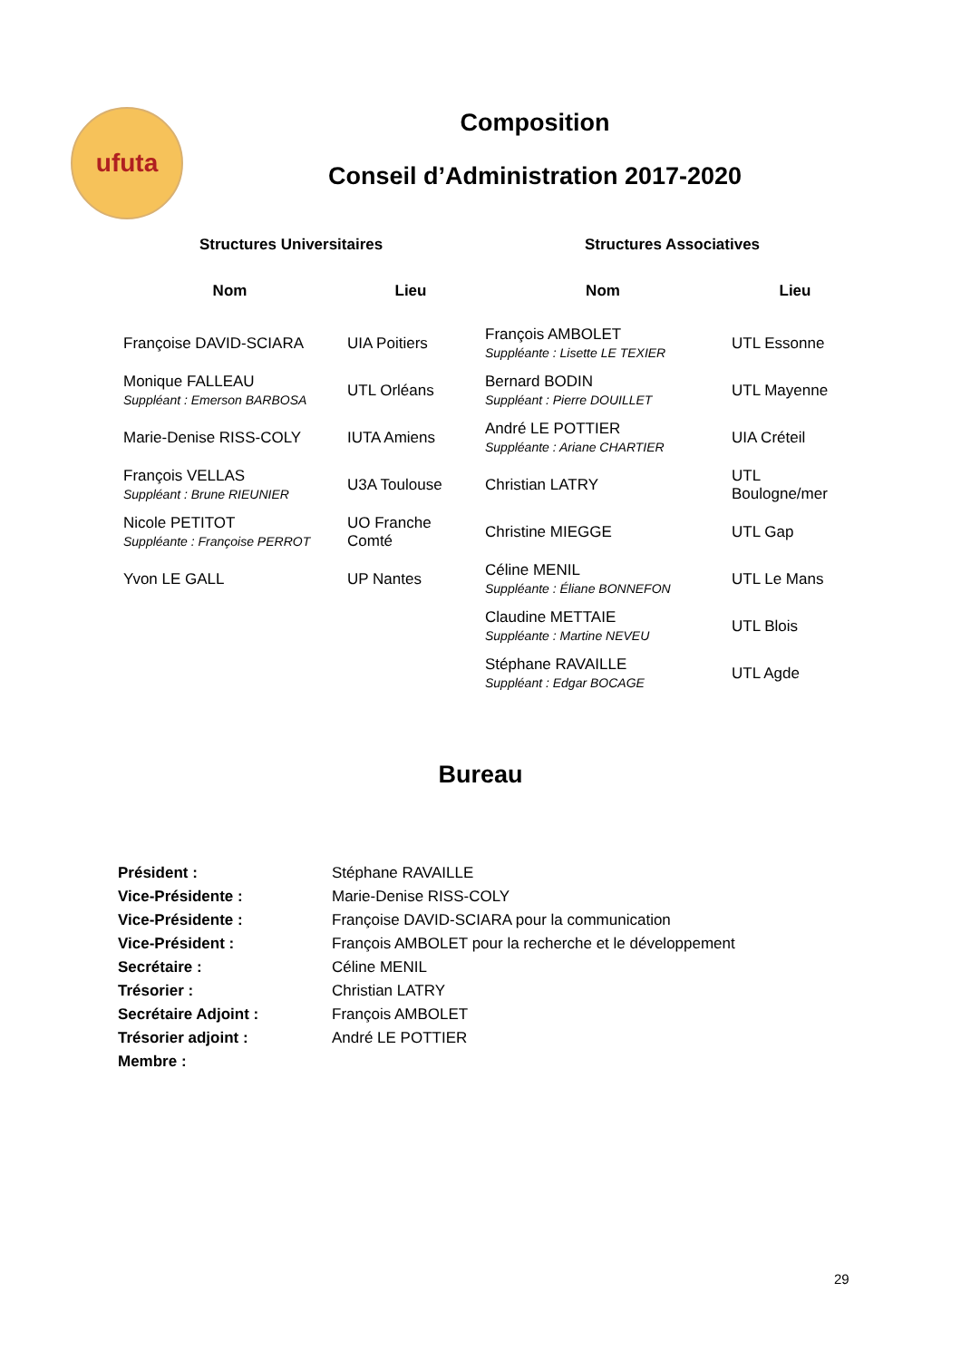ufuta
Composition
Conseil d’Administration 2017-2020
Structures Universitaires Structures Associatives
| Nom | Lieu | Nom | Lieu |
| --- | --- | --- | --- |
| Françoise DAVID-SCIARA | UIA Poitiers | François AMBOLET Suppléante : Lisette LE TEXIER | UTL Essonne |
| Monique FALLEAU Suppléant : Emerson BARBOSA | UTL Orléans | Bernard BODIN Suppléant : Pierre DOUILLET | UTL Mayenne |
| Marie-Denise RISS-COLY | IUTA Amiens | André LE POTTIER Suppléante : Ariane CHARTIER | UIA Créteil |
| François VELLAS Suppléant : Brune RIEUNIER | U3A Toulouse | Christian LATRY | UTL Boulogne/mer |
| Nicole PETITOT Suppléante : Françoise PERROT | UO Franche Comté | Christine MIEGGE | UTL Gap |
| Yvon LE GALL | UP Nantes | Céline MENIL Suppléante : Éliane BONNEFON | UTL Le Mans |
| | | Claudine METTAIE Suppléante : Martine NEVEU | UTL Blois |
| | | Stéphane RAVAILLE Suppléant : Edgar BOCAGE | UTL Agde |
Bureau
| Président : | Stéphane RAVAILLE |
| Vice-Présidente : | Marie-Denise RISS-COLY |
| Vice-Présidente : | Françoise DAVID-SCIARA pour la communication |
| Vice-Président : | François AMBOLET pour la recherche et le développement |
| Secrétaire : | Céline MENIL |
| Trésorier : | Christian LATRY |
| Secrétaire Adjoint : | François AMBOLET |
| Trésorier adjoint : | André LE POTTIER |
| Membre : | |
29